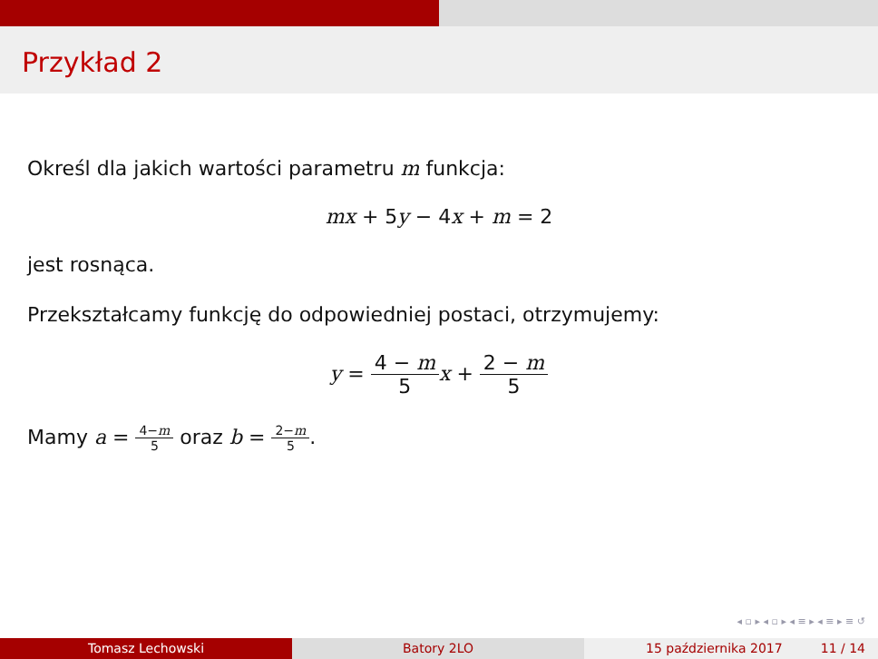Przykład 2
Określ dla jakich wartości parametru m funkcja:
mx + 5y − 4x + m = 2
jest rosnąca.
Przekształcamy funkcję do odpowiedniej postaci, otrzymujemy:
y = 4 − m 5 x + 2 − m 5
Mamy a = 4−m 5 oraz b = 2−m 5.
◂ ▫ ▸ ◂ ▫ ▸ ◂ ≡ ▸ ◂ ≡ ▸ ≡ ↺
Tomasz Lechowski Batory 2LO 15 października 2017 11 / 14